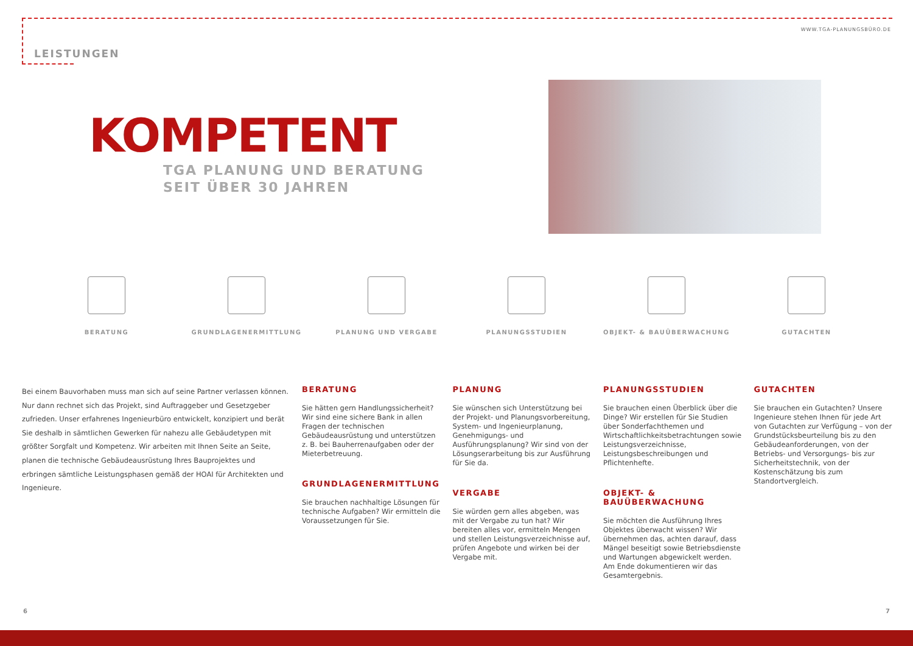WWW.TGA-PLANUNGSBÜRO.DE
LEISTUNGEN
KOMPETENT
TGA PLANUNG UND BERATUNG
SEIT ÜBER 30 JAHREN
BERATUNG GRUNDLAGENERMITTLUNG PLANUNG UND VERGABE PLANUNGSSTUDIEN OBJEKT- & BAUÜBERWACHUNG GUTACHTEN
Bei einem Bauvorhaben muss man sich auf seine Partner verlassen können. Nur dann rechnet sich das Projekt, sind Auftraggeber und Gesetzgeber zufrieden. Unser erfahrenes Ingenieurbüro entwickelt, konzipiert und berät Sie deshalb in sämtlichen Gewerken für nahezu alle Gebäudetypen mit größter Sorgfalt und Kompetenz. Wir arbeiten mit Ihnen Seite an Seite, planen die technische Gebäudeausrüstung Ihres Bauprojektes und erbringen sämtliche Leistungsphasen gemäß der HOAI für Architekten und Ingenieure.
BERATUNG
Sie hätten gern Handlungssicherheit? Wir sind eine sichere Bank in allen Fragen der technischen Gebäudeausrüstung und unterstützen z. B. bei Bauherrenaufgaben oder der Mieterbetreuung.
GRUNDLAGENERMITTLUNG
Sie brauchen nachhaltige Lösungen für technische Aufgaben? Wir ermitteln die Voraussetzungen für Sie.
PLANUNG
Sie wünschen sich Unterstützung bei der Projekt- und Planungsvorbereitung, System- und Ingenieurplanung, Genehmigungs- und Ausführungsplanung? Wir sind von der Lösungserarbeitung bis zur Ausführung für Sie da.
VERGABE
Sie würden gern alles abgeben, was mit der Vergabe zu tun hat? Wir bereiten alles vor, ermitteln Mengen und stellen Leistungsverzeichnisse auf, prüfen Angebote und wirken bei der Vergabe mit.
PLANUNGSSTUDIEN
Sie brauchen einen Überblick über die Dinge? Wir erstellen für Sie Studien über Sonderfachthemen und Wirtschaftlichkeitsbetrachtungen sowie Leistungsverzeichnisse, Leistungsbeschreibungen und Pflichtenhefte.
OBJEKT- &
BAUÜBERWACHUNG
Sie möchten die Ausführung Ihres Objektes überwacht wissen? Wir übernehmen das, achten darauf, dass Mängel beseitigt sowie Betriebsdienste und Wartungen abgewickelt werden. Am Ende dokumentieren wir das Gesamtergebnis.
GUTACHTEN
Sie brauchen ein Gutachten? Unsere Ingenieure stehen Ihnen für jede Art von Gutachten zur Verfügung – von der Grundstücksbeurteilung bis zu den Gebäudeanforderungen, von der Betriebs- und Versorgungs- bis zur Sicherheitstechnik, von der Kostenschätzung bis zum Standortvergleich.
6 7